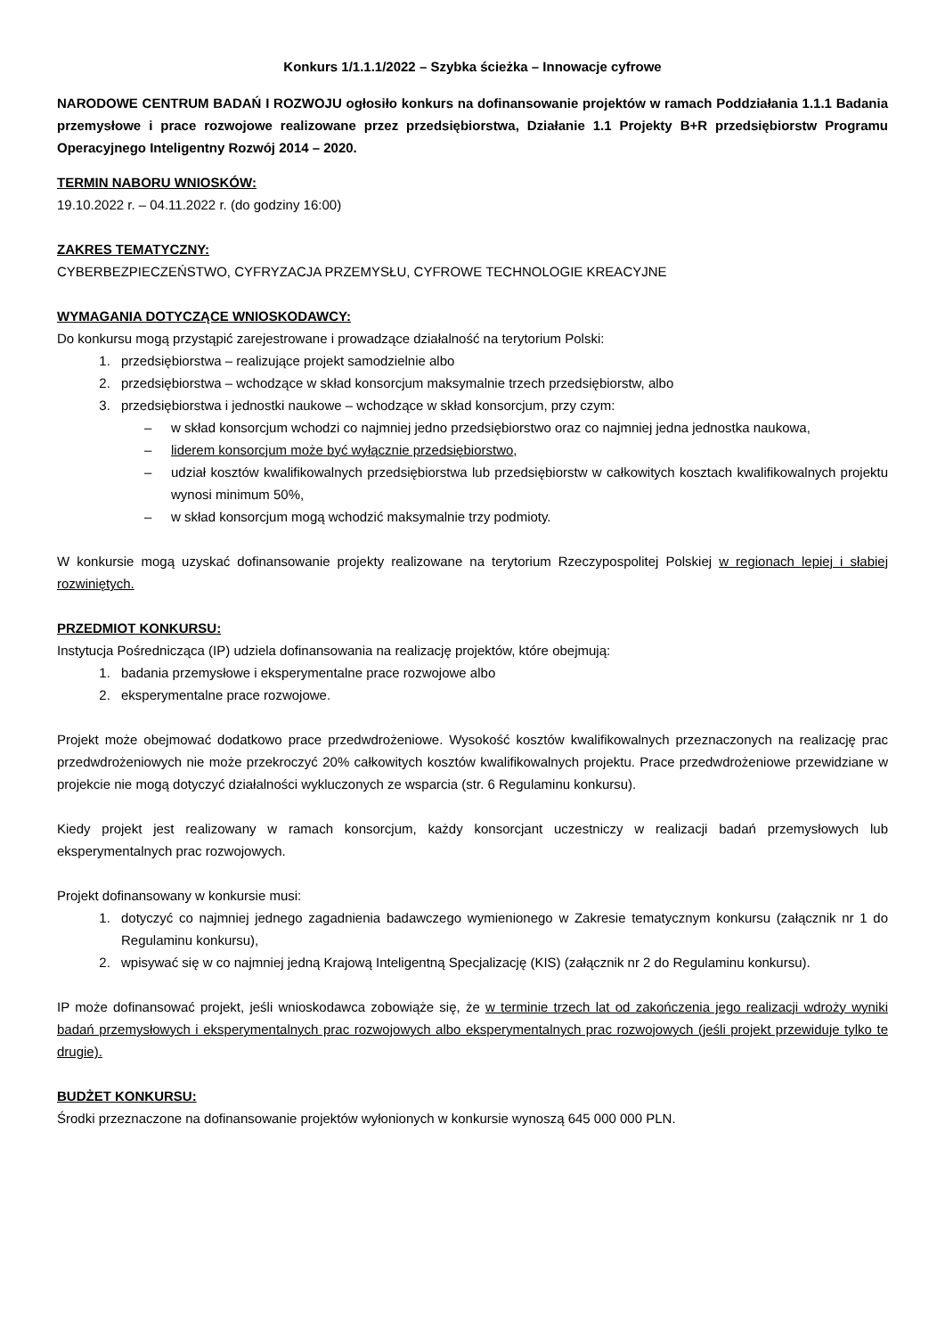Konkurs 1/1.1.1/2022 – Szybka ścieżka – Innowacje cyfrowe
NARODOWE CENTRUM BADAŃ I ROZWOJU ogłosiło konkurs na dofinansowanie projektów w ramach Poddziałania 1.1.1 Badania przemysłowe i prace rozwojowe realizowane przez przedsiębiorstwa, Działanie 1.1 Projekty B+R przedsiębiorstw Programu Operacyjnego Inteligentny Rozwój 2014 – 2020.
TERMIN NABORU WNIOSKÓW:
19.10.2022 r. – 04.11.2022 r. (do godziny 16:00)
ZAKRES TEMATYCZNY:
CYBERBEZPIECZEŃSTWO, CYFRYZACJA PRZEMYSŁU, CYFROWE TECHNOLOGIE KREACYJNE
WYMAGANIA DOTYCZĄCE WNIOSKODAWCY:
Do konkursu mogą przystąpić zarejestrowane i prowadzące działalność na terytorium Polski:
1. przedsiębiorstwa – realizujące projekt samodzielnie albo
2. przedsiębiorstwa – wchodzące w skład konsorcjum maksymalnie trzech przedsiębiorstw, albo
3. przedsiębiorstwa i jednostki naukowe – wchodzące w skład konsorcjum, przy czym:
– w skład konsorcjum wchodzi co najmniej jedno przedsiębiorstwo oraz co najmniej jedna jednostka naukowa,
– liderem konsorcjum może być wyłącznie przedsiębiorstwo,
– udział kosztów kwalifikowalnych przedsiębiorstwa lub przedsiębiorstw w całkowitych kosztach kwalifikowalnych projektu wynosi minimum 50%,
– w skład konsorcjum mogą wchodzić maksymalnie trzy podmioty.
W konkursie mogą uzyskać dofinansowanie projekty realizowane na terytorium Rzeczypospolitej Polskiej w regionach lepiej i słabiej rozwiniętych.
PRZEDMIOT KONKURSU:
Instytucja Pośrednicząca (IP) udziela dofinansowania na realizację projektów, które obejmują:
1. badania przemysłowe i eksperymentalne prace rozwojowe albo
2. eksperymentalne prace rozwojowe.
Projekt może obejmować dodatkowo prace przedwdrożeniowe. Wysokość kosztów kwalifikowalnych przeznaczonych na realizację prac przedwdrożeniowych nie może przekroczyć 20% całkowitych kosztów kwalifikowalnych projektu. Prace przedwdrożeniowe przewidziane w projekcie nie mogą dotyczyć działalności wykluczonych ze wsparcia (str. 6 Regulaminu konkursu).
Kiedy projekt jest realizowany w ramach konsorcjum, każdy konsorcjant uczestniczy w realizacji badań przemysłowych lub eksperymentalnych prac rozwojowych.
Projekt dofinansowany w konkursie musi:
1. dotyczyć co najmniej jednego zagadnienia badawczego wymienionego w Zakresie tematycznym konkursu (załącznik nr 1 do Regulaminu konkursu),
2. wpisywać się w co najmniej jedną Krajową Inteligentną Specjalizację (KIS) (załącznik nr 2 do Regulaminu konkursu).
IP może dofinansować projekt, jeśli wnioskodawca zobowiąże się, że w terminie trzech lat od zakończenia jego realizacji wdroży wyniki badań przemysłowych i eksperymentalnych prac rozwojowych albo eksperymentalnych prac rozwojowych (jeśli projekt przewiduje tylko te drugie).
BUDŻET KONKURSU:
Środki przeznaczone na dofinansowanie projektów wyłonionych w konkursie wynoszą 645 000 000 PLN.